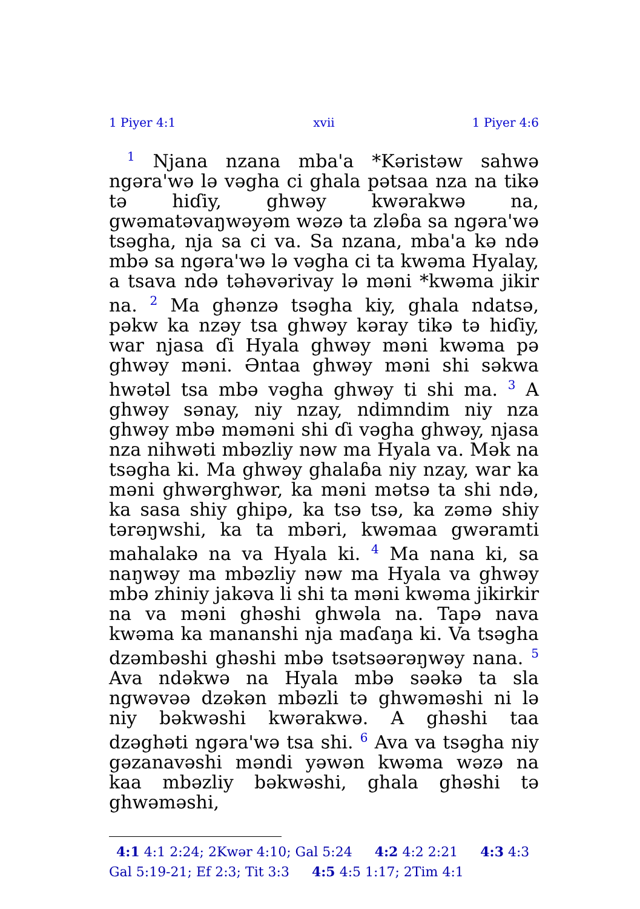1 Piyer 4:1 xvii 1 Piyer 4:6
<sup>1</sup> Njana nzana mba'a *Kəristəw sahwə ngəra'wə lə vəgha ci ghala pətsaa nza na tikə tə hiɗiy, ghwəy kwərakwə na, gwəmatəvaŋwəyəm wəzə ta zləɓa sa ngəra'wə tsəgha, nja sa ci va. Sa nzana, mba'a kə ndə mbə sa ngəra'wə lə vəgha ci ta kwəma Hyalay, a tsava ndə təhəvərivay lə məni *kwəma jikir na. <sup>2</sup> Ma ghənzə tsəgha kiy, ghala ndatsə, pəkw ka nzəy tsa ghwəy kəray tikə tə hiɗiy, war njasa ɗi Hyala ghwəy məni kwəma pə ghwəy məni. Əntaa ghwəy məni shi səkwa hwətəl tsa mbə vəgha ghwəy ti shi ma. <sup>3</sup> A ghwəy sənay, niy nzay, ndimndim niy nza ghwəy mbə məməni shi ɗi vəgha ghwəy, njasa nza nihwəti mbəzliy nəw ma Hyala va. Mək na tsəgha ki. Ma ghwəy ghalaɓa niy nzay, war ka məni ghwərghwər, ka məni mətsə ta shi ndə, ka sasa shiy ghipə, ka tsə tsə, ka zəmə shiy tərəŋwshi, ka ta mbəri, kwəmaa gwəramti mahalakə na va Hyala ki. <sup>4</sup> Ma nana ki, sa naŋwəy ma mbəzliy nəw ma Hyala va ghwəy mbə zhiniy jakəva li shi ta məni kwəma jikirkir na va məni ghəshi ghwəla na. Tapə nava kwəma ka mananshi nja maɗaŋa ki. Va tsəgha dzəmbəshi ghəshi mbə tsətsəərəŋwəy nana. <sup>5</sup> Ava ndəkwə na Hyala mbə səəkə ta sla ngwəvəə dzəkən mbəzli tə ghwəməshi ni lə niy bəkwəshi kwərakwə. A ghəshi taa dzəghəti ngəra'wə tsa shi. <sup>6</sup> Ava va tsəgha niy gəzanavəshi məndi yəwən kwəma wəzə na kaa mbəzliy bəkwəshi, ghala ghəshi tə ghwəməshi,
4:1 4:1 2:24; 2Kwər 4:10; Gal 5:24 4:2 4:2 2:21 4:3 4:3 Gal 5:19-21; Ef 2:3; Tit 3:3 4:5 4:5 1:17; 2Tim 4:1